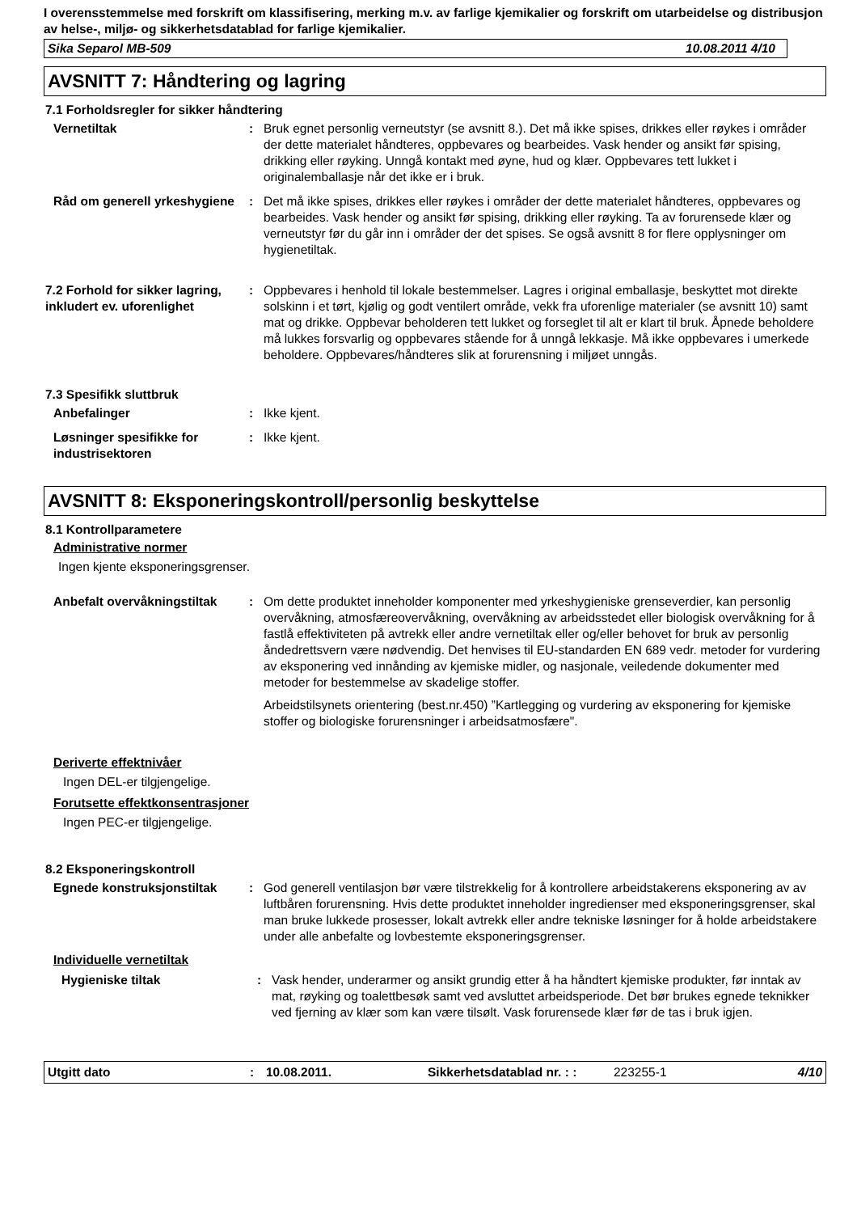I overensstemmelse med forskrift om klassifisering, merking m.v. av farlige kjemikalier og forskrift om utarbeidelse og distribusjon av helse-, miljø- og sikkerhetsdatablad for farlige kjemikalier.
Sika Separol MB-509 10.08.2011 4/10
AVSNITT 7: Håndtering og lagring
7.1 Forholdsregler for sikker håndtering
Vernetiltak : Bruk egnet personlig verneutstyr (se avsnitt 8.). Det må ikke spises, drikkes eller røykes i områder der dette materialet håndteres, oppbevares og bearbeides. Vask hender og ansikt før spising, drikking eller røyking. Unngå kontakt med øyne, hud og klær. Oppbevares tett lukket i originalemballasje når det ikke er i bruk.
Råd om generell yrkeshygiene
: Det må ikke spises, drikkes eller røykes i områder der dette materialet håndteres, oppbevares og bearbeides. Vask hender og ansikt før spising, drikking eller røyking. Ta av forurensede klær og verneutstyr før du går inn i områder der det spises. Se også avsnitt 8 for flere opplysninger om hygienetiltak.
7.2 Forhold for sikker lagring, inkludert ev. uforenlighet
: Oppbevares i henhold til lokale bestemmelser. Lagres i original emballasje, beskyttet mot direkte solskinn i et tørt, kjølig og godt ventilert område, vekk fra uforenlige materialer (se avsnitt 10) samt mat og drikke. Oppbevar beholderen tett lukket og forseglet til alt er klart til bruk. Åpnede beholdere må lukkes forsvarlig og oppbevares stående for å unngå lekkasje. Må ikke oppbevares i umerkede beholdere. Oppbevares/håndteres slik at forurensning i miljøet unngås.
7.3 Spesifikk sluttbruk
Anbefalinger : Ikke kjent.
Løsninger spesifikke for industrisektoren
: Ikke kjent.
AVSNITT 8: Eksponeringskontroll/personlig beskyttelse
8.1 Kontrollparametere
Administrative normer
Ingen kjente eksponeringsgrenser.
Anbefalt overvåkningstiltak
: Om dette produktet inneholder komponenter med yrkeshygieniske grenseverdier, kan personlig overvåkning, atmosfæreovervåkning, overvåkning av arbeidsstedet eller biologisk overvåkning for å fastlå effektiviteten på avtrekk eller andre vernetiltak eller og/eller behovet for bruk av personlig åndedrettsvern være nødvendig. Det henvises til EU-standarden EN 689 vedr. metoder for vurdering av eksponering ved innånding av kjemiske midler, og nasjonale, veiledende dokumenter med metoder for bestemmelse av skadelige stoffer.
Arbeidstilsynets orientering (best.nr.450) ”Kartlegging og vurdering av eksponering for kjemiske stoffer og biologiske forurensninger i arbeidsatmosfære".
Deriverte effektnivåer
Ingen DEL-er tilgjengelige.
Forutsette effektkonsentrasjoner
Ingen PEC-er tilgjengelige.
8.2 Eksponeringskontroll
Egnede konstruksjonstiltak : God generell ventilasjon bør være tilstrekkelig for å kontrollere arbeidstakerens eksponering av av luftbåren forurensning. Hvis dette produktet inneholder ingredienser med eksponeringsgrenser, skal man bruke lukkede prosesser, lokalt avtrekk eller andre tekniske løsninger for å holde arbeidstakere under alle anbefalte og lovbestemte eksponeringsgrenser.
Individuelle vernetiltak
Hygieniske tiltak : Vask hender, underarmer og ansikt grundig etter å ha håndtert kjemiske produkter, før inntak av mat, røyking og toalettbesøk samt ved avsluttet arbeidsperiode. Det bør brukes egnede teknikker ved fjerning av klær som kan være tilsølt. Vask forurensede klær før de tas i bruk igjen.
Utgitt dato: 10.08.2011. Sikkerhetsdatablad nr. : : 223255-1 4/10